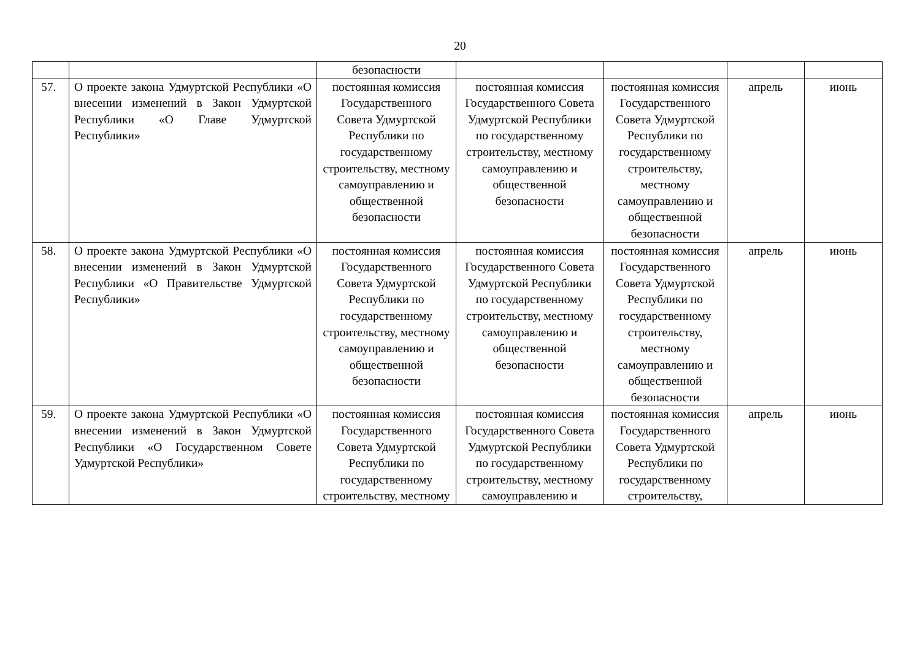20
| | | безопасности | | | | |
| 57. | О проекте закона Удмуртской Республики «О внесении изменений в Закон Удмуртской Республики «О Главе Удмуртской Республики» | постоянная комиссия Государственного Совета Удмуртской Республики по государственному строительству, местному самоуправлению и общественной безопасности | постоянная комиссия Государственного Совета Удмуртской Республики по государственному строительству, местному самоуправлению и общественной безопасности | постоянная комиссия Государственного Совета Удмуртской Республики по государственному строительству, местному самоуправлению и общественной безопасности | апрель | июнь |
| 58. | О проекте закона Удмуртской Республики «О внесении изменений в Закон Удмуртской Республики «О Правительстве Удмуртской Республики» | постоянная комиссия Государственного Совета Удмуртской Республики по государственному строительству, местному самоуправлению и общественной безопасности | постоянная комиссия Государственного Совета Удмуртской Республики по государственному строительству, местному самоуправлению и общественной безопасности | постоянная комиссия Государственного Совета Удмуртской Республики по государственному строительству, местному самоуправлению и общественной безопасности | апрель | июнь |
| 59. | О проекте закона Удмуртской Республики «О внесении изменений в Закон Удмуртской Республики «О Государственном Совете Удмуртской Республики» | постоянная комиссия Государственного Совета Удмуртской Республики по государственному строительству, местному | постоянная комиссия Государственного Совета Удмуртской Республики по государственному строительству, местному самоуправлению и | постоянная комиссия Государственного Совета Удмуртской Республики по государственному строительству, | апрель | июнь |